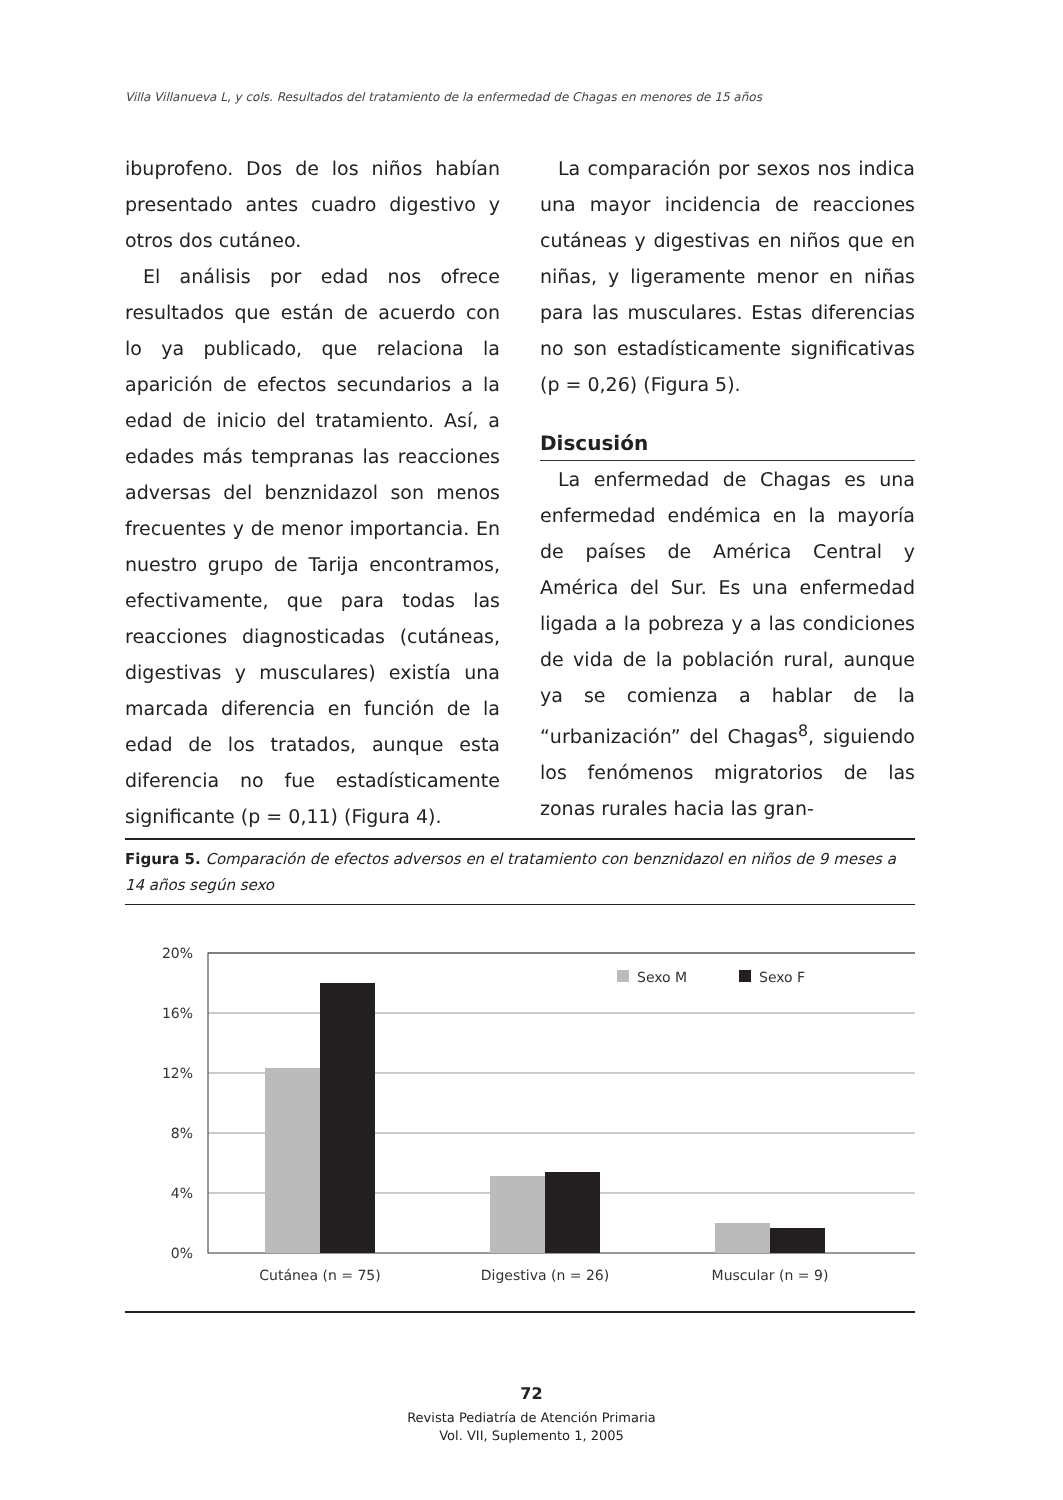Villa Villanueva L, y cols. Resultados del tratamiento de la enfermedad de Chagas en menores de 15 años
ibuprofeno. Dos de los niños habían presentado antes cuadro digestivo y otros dos cutáneo.
El análisis por edad nos ofrece resultados que están de acuerdo con lo ya publicado, que relaciona la aparición de efectos secundarios a la edad de inicio del tratamiento. Así, a edades más tempranas las reacciones adversas del benznidazol son menos frecuentes y de menor importancia. En nuestro grupo de Tarija encontramos, efectivamente, que para todas las reacciones diagnosticadas (cutáneas, digestivas y musculares) existía una marcada diferencia en función de la edad de los tratados, aunque esta diferencia no fue estadísticamente significante (p = 0,11) (Figura 4).
La comparación por sexos nos indica una mayor incidencia de reacciones cutáneas y digestivas en niños que en niñas, y ligeramente menor en niñas para las musculares. Estas diferencias no son estadísticamente significativas (p = 0,26) (Figura 5).
Discusión
La enfermedad de Chagas es una enfermedad endémica en la mayoría de países de América Central y América del Sur. Es una enfermedad ligada a la pobreza y a las condiciones de vida de la población rural, aunque ya se comienza a hablar de la “urbanización” del Chagas<sup>8</sup>, siguiendo los fenómenos migratorios de las zonas rurales hacia las gran-
Figura 5. Comparación de efectos adversos en el tratamiento con benznidazol en niños de 9 meses a 14 años según sexo
20%
16%
12%
8%
4%
0%
Sexo M
Sexo F
Cutánea (n = 75)
Digestiva (n = 26)
Muscular (n = 9)
72
Revista Pediatría de Atención Primaria
Vol. VII, Suplemento 1, 2005